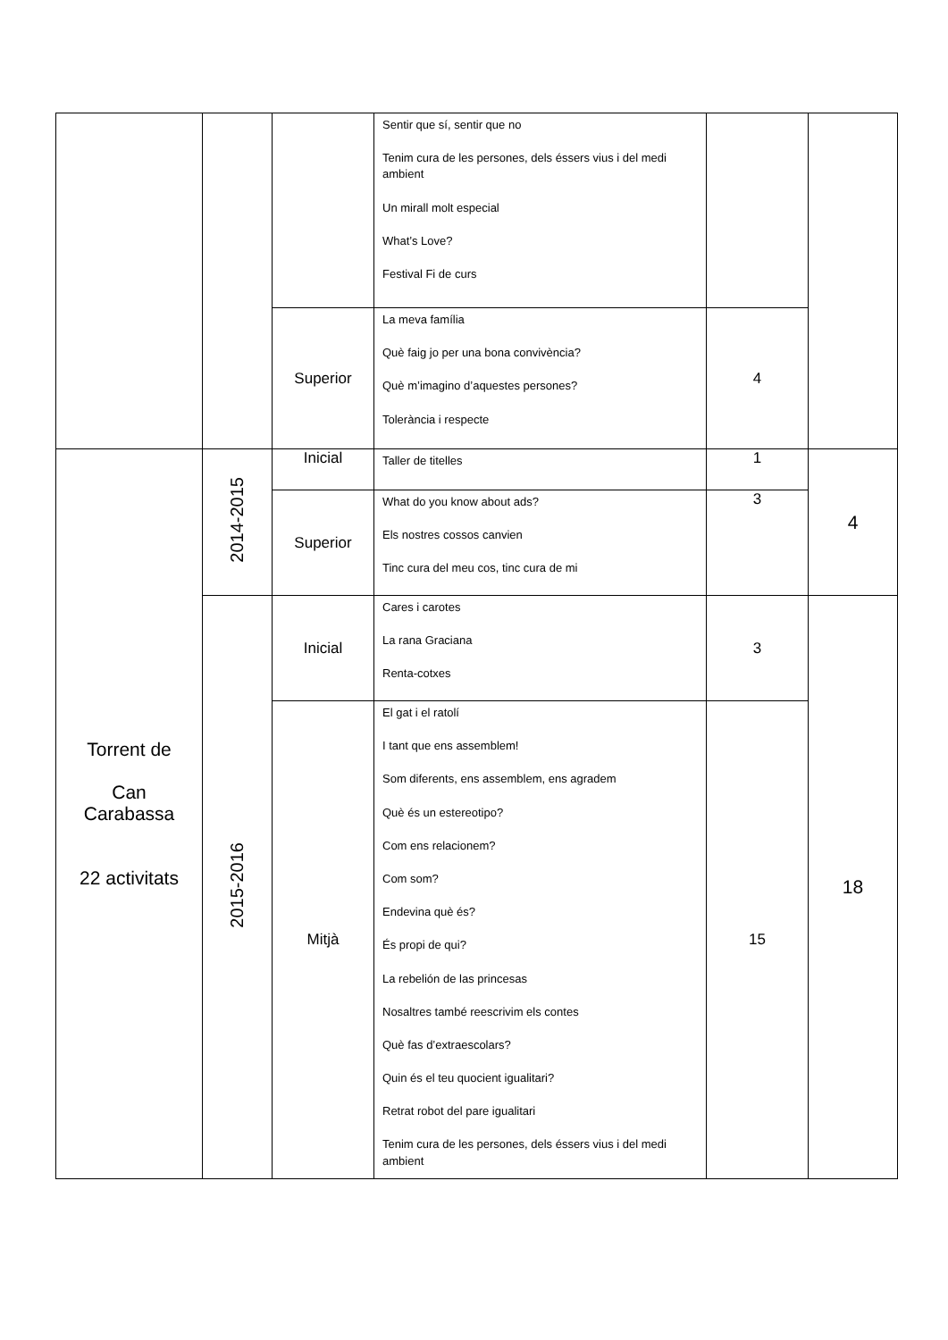| | | | Sentir que sí, sentir que no Tenim cura de les persones, dels éssers vius i del medi ambient Un mirall molt especial What’s Love? Festival Fi de curs | | |
| | | Superior | La meva família Què faig jo per una bona convivència? Què m’imagino d’aquestes persones? Tolerància i respecte | 4 | |
| Torrent de Can Carabassa 22 activitats | 2014-2015 | Inicial | Taller de titelles | 1 | 4 |
| | | Superior | What do you know about ads? Els nostres cossos canvien Tinc cura del meu cos, tinc cura de mi | 3 | |
| | 2015-2016 | Inicial | Cares i carotes La rana Graciana Renta-cotxes | 3 | 18 |
| | | Mitjà | El gat i el ratolí I tant que ens assemblem! Som diferents, ens assemblem, ens agradem Què és un estereotipo? Com ens relacionem? Com som? Endevina què és? És propi de qui? La rebelión de las princesas Nosaltres també reescrivim els contes Què fas d’extraescolars? Quin és el teu quocient igualitari? Retrat robot del pare igualitari Tenim cura de les persones, dels éssers vius i del medi ambient | 15 | |